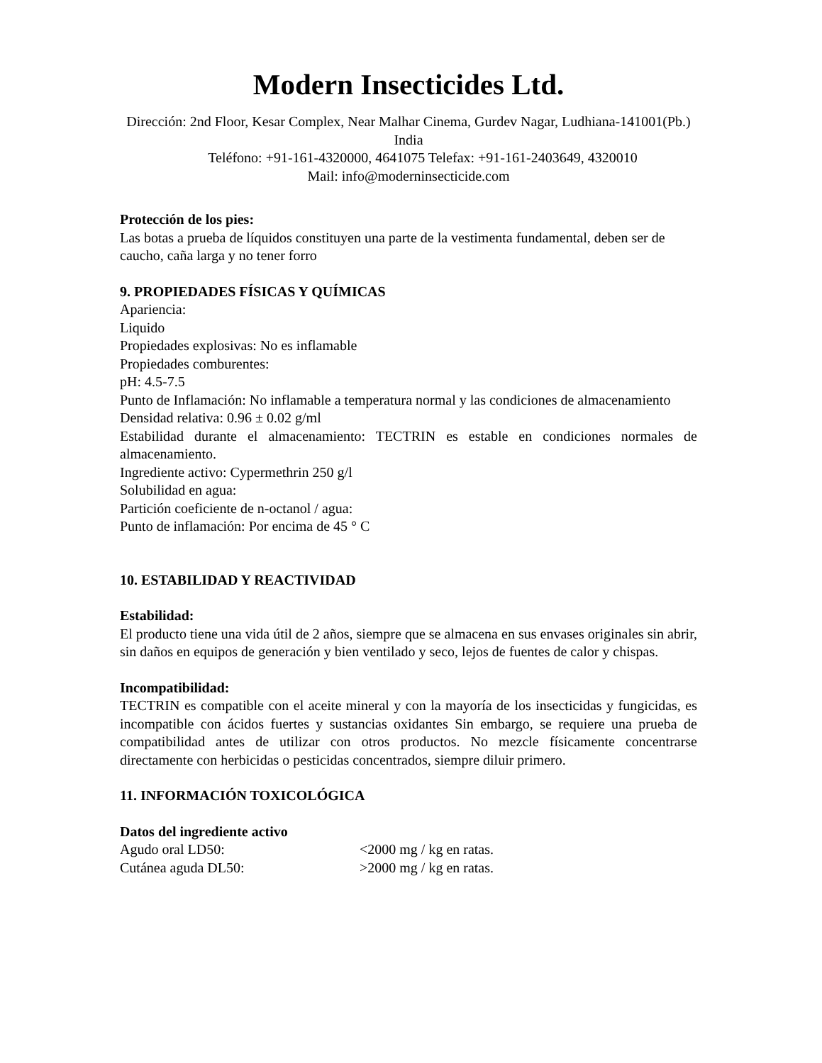Modern Insecticides Ltd.
Dirección: 2nd Floor, Kesar Complex, Near Malhar Cinema, Gurdev Nagar, Ludhiana-141001(Pb.) India
Teléfono: +91-161-4320000, 4641075 Telefax: +91-161-2403649, 4320010
Mail: info@moderninsecticide.com
Protección de los pies:
Las botas a prueba de líquidos constituyen una parte de la vestimenta fundamental, deben ser de caucho, caña larga y no tener forro
9. PROPIEDADES FÍSICAS Y QUÍMICAS
Apariencia:
Liquido
Propiedades explosivas: No es inflamable
Propiedades comburentes:
pH: 4.5-7.5
Punto de Inflamación: No inflamable a temperatura normal y las condiciones de almacenamiento
Densidad relativa: 0.96 ± 0.02 g/ml
Estabilidad durante el almacenamiento: TECTRIN es estable en condiciones normales de almacenamiento.
Ingrediente activo: Cypermethrin 250 g/l
Solubilidad en agua:
Partición coeficiente de n-octanol / agua:
Punto de inflamación: Por encima de 45 ° C
10. ESTABILIDAD Y REACTIVIDAD
Estabilidad:
El producto tiene una vida útil de 2 años, siempre que se almacena en sus envases originales sin abrir, sin daños en equipos de generación y bien ventilado y seco, lejos de fuentes de calor y chispas.
Incompatibilidad:
TECTRIN es compatible con el aceite mineral y con la mayoría de los insecticidas y fungicidas, es incompatible con ácidos fuertes y sustancias oxidantes Sin embargo, se requiere una prueba de compatibilidad antes de utilizar con otros productos. No mezcle físicamente concentrarse directamente con herbicidas o pesticidas concentrados, siempre diluir primero.
11. INFORMACIÓN TOXICOLÓGICA
Datos del ingrediente activo
Agudo oral LD50: <2000 mg / kg en ratas.
Cutánea aguda DL50: >2000 mg / kg en ratas.